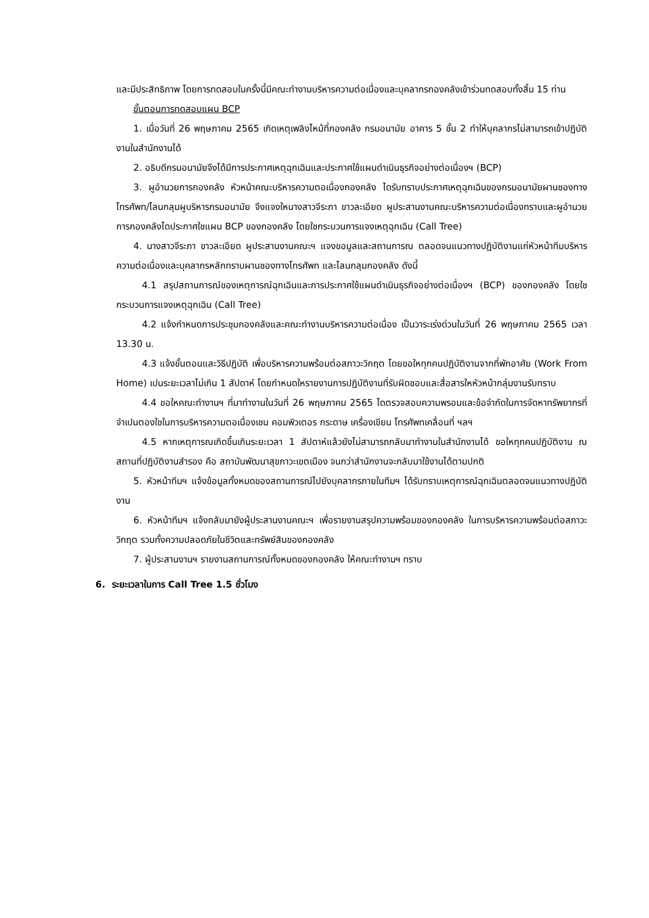และมีประสิทธิภาพ โดยการทดสอบในครั้งนี้มีคณะทำงานบริหารความต่อเนื่องและบุคลากรกองคลังเข้าร่วมทดสอบทั้งสิ้น 15 ท่าน
ขั้นตอนการทดสอบแผน BCP
1. เมื่อวันที่ 26 พฤษภาคม 2565 เกิดเหตุเพลิงไหม้ที่กองคลัง กรมอนามัย อาคาร 5 ชั้น 2 ทำให้บุคลากรไม่สามารถเข้าปฏิบัติงานในสำนักงานได้
2. อธิบดีกรมอนามัยจึงได้มีการประกาศเหตุฉุกเฉินและประกาศใช้แผนดำเนินธุรกิจอย่างต่อเนื่องฯ (BCP)
3. ผูอำนวยการกองคลัง หัวหน้าคณะบริหารความตอเนื่องกองคลัง ไดรับทราบประกาศเหตุฉุกเฉินของกรมอนามัยผานชองทางโทรศัพท/ไลนกลุมผูบริหารกรมอนามัย จึงแจงใหนางสาวจีระภา ขาวละเอียด ผูประสานงานคณะบริหารความต่อเนื่องทราบและผูอำนวยการกองคลังไดประกาศใชแผน BCP ของกองคลัง โดยใชกระบวนการแจงเหตุฉุกเฉิน (Call Tree)
4. นางสาวจีระภา ขาวละเอียด ผูประสานงานคณะฯ แจงขอมูลและสถานการณ ตลอดจนแนวทางปฏิบัติงานแก่หัวหน้าทีมบริหารความต่อเนื่องและบุคลากรหลักทราบผานชองทางโทรศัพท และไลนกลุมกองคลัง ดังนี้
4.1 สรุปสถานการณ์ของเหตุการณ์ฉุกเฉินและการประกาศใช้แผนดำเนินธุรกิจอย่างต่อเนื่องฯ (BCP) ของกองคลัง โดยใชกระบวนการแจงเหตุฉุกเฉิน (Call Tree)
4.2 แจ้งกำหนดการประชุมกองคลังและคณะทำงานบริหารความต่อเนื่อง เป็นวาระเร่งด่วนในวันที่ 26 พฤษภาคม 2565 เวลา 13.30 น.
4.3 แจ้งขั้นตอนและวิธีปฏิบัติ เพื่อบริหารความพร้อมต่อสภาวะวิกฤต โดยขอใหทุกคนปฏิบัติงานจากที่พักอาศัย (Work From Home) เปนระยะเวลาไม่เกิน 1 สัปดาห์ โดยกำหนดใหรายงานการปฏิบัติงานที่รับผิดชอบและสื่อสารใหหัวหน้ากลุ่มงานรับทราบ
4.4 ขอใหคณะทำงานฯ ที่มาทำงานในวันที่ 26 พฤษภาคม 2565 ไดตรวจสอบความพรอมและข้อจำกัดในการจัดหาทรัพยากรที่จำเปนตองใชในการบริหารความตอเนื่องเชน คอมพิวเตอร กระดาษ เครื่องเขียน โทรศัพทเคลื่อนที่ ฯลฯ
4.5 หากเหตุการณเกิดขึ้นเกินระยะเวลา 1 สัปดาห์แล้วยังไม่สามารถกลับมาทำงานในสำนักงานได้ ขอใหทุกคนปฏิบัติงาน ณ สถานที่ปฏิบัติงานสำรอง คือ สถาบันพัฒนาสุขภาวะเขตเมือง จนกว่าสำนักงานจะกลับมาใช้งานได้ตามปกติ
5. หัวหน้าทีมฯ แจ้งข้อมูลทั้งหมดของสถานการณ์ไปยังบุคลากรภายในทีมฯ ได้รับทราบเหตุการณ์ฉุกเฉินตลอดจนแนวทางปฏิบัติงาน
6. หัวหน้าทีมฯ แจ้งกลับมายังผู้ประสานงานคณะฯ เพื่อรายงานสรุปความพร้อมของกองคลัง ในการบริหารความพร้อมต่อสภาวะวิกฤต รวมทั้งความปลอดภัยในชีวิตและทรัพย์สินของกองคลัง
7. ผู้ประสานงานฯ รายงานสถานการณ์ทั้งหมดของกองคลัง ให้คณะทำงานฯ ทราบ
6. ระยะเวลาในการ Call Tree 1.5 ชั่วโมง